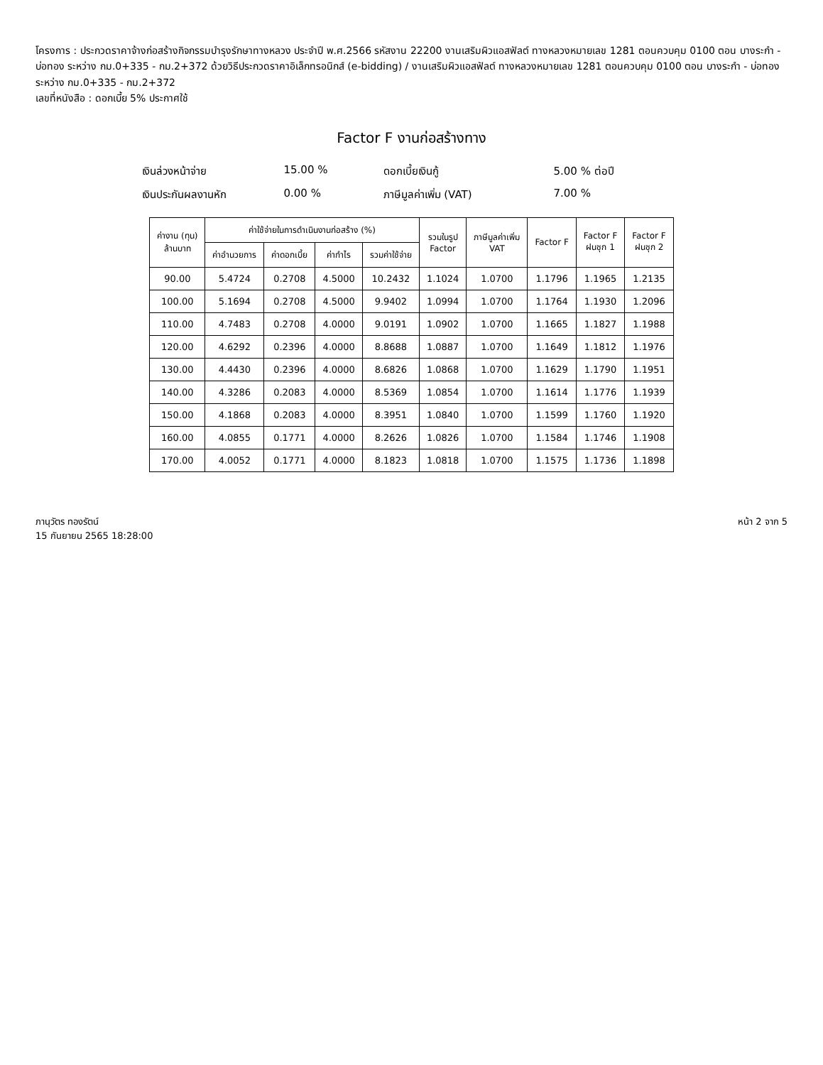โครงการ : ประกวดราคาจ้างก่อสร้างกิจกรรมบำรุงรักษาทางหลวง ประจำปี พ.ศ.2566 รหัสงาน 22200 งานเสริมผิวแอสฟัลต์ ทางหลวงหมายเลข 1281 ตอนควบคุม 0100 ตอน บางระกำ - บ่อทอง ระหว่าง กม.0+335 - กม.2+372 ด้วยวิธีประกวดราคาอิเล็กทรอนิกส์ (e-bidding) / งานเสริมผิวแอสฟัลต์ ทางหลวงหมายเลข 1281 ตอนควบคุม 0100 ตอน บางระกำ - บ่อทอง ระหว่าง กม.0+335 - กม.2+372
เลขที่หนังสือ : ดอกเบี้ย 5% ประกาศใช้
Factor F งานก่อสร้างทาง
เงินล่วงหน้าจ่าย
15.00 %
ดอกเบี้ยเงินกู้
5.00 % ต่อปี
เงินประกันผลงานหัก
0.00 %
ภาษีมูลค่าเพิ่ม (VAT)
7.00 %
| ค่างาน (ทุน) ล้านบาท | ค่าใช้จ่ายในการดำเนินงานก่อสร้าง (%) | | | | รวมในรูป Factor | ภาษีมูลค่าเพิ่ม VAT | Factor F | Factor F ฝนชุก 1 | Factor F ฝนชุก 2 |
| --- | --- | --- | --- | --- | --- | --- | --- | --- | --- |
| | ค่าอำนวยการ | ค่าดอกเบี้ย | ค่ากำไร | รวมค่าใช้จ่าย | | | | | |
| 90.00 | 5.4724 | 0.2708 | 4.5000 | 10.2432 | 1.1024 | 1.0700 | 1.1796 | 1.1965 | 1.2135 |
| 100.00 | 5.1694 | 0.2708 | 4.5000 | 9.9402 | 1.0994 | 1.0700 | 1.1764 | 1.1930 | 1.2096 |
| 110.00 | 4.7483 | 0.2708 | 4.0000 | 9.0191 | 1.0902 | 1.0700 | 1.1665 | 1.1827 | 1.1988 |
| 120.00 | 4.6292 | 0.2396 | 4.0000 | 8.8688 | 1.0887 | 1.0700 | 1.1649 | 1.1812 | 1.1976 |
| 130.00 | 4.4430 | 0.2396 | 4.0000 | 8.6826 | 1.0868 | 1.0700 | 1.1629 | 1.1790 | 1.1951 |
| 140.00 | 4.3286 | 0.2083 | 4.0000 | 8.5369 | 1.0854 | 1.0700 | 1.1614 | 1.1776 | 1.1939 |
| 150.00 | 4.1868 | 0.2083 | 4.0000 | 8.3951 | 1.0840 | 1.0700 | 1.1599 | 1.1760 | 1.1920 |
| 160.00 | 4.0855 | 0.1771 | 4.0000 | 8.2626 | 1.0826 | 1.0700 | 1.1584 | 1.1746 | 1.1908 |
| 170.00 | 4.0052 | 0.1771 | 4.0000 | 8.1823 | 1.0818 | 1.0700 | 1.1575 | 1.1736 | 1.1898 |
ภานุวัตร ทองรัตน์
15 กันยายน 2565 18:28:00
หน้า 2 จาก 5